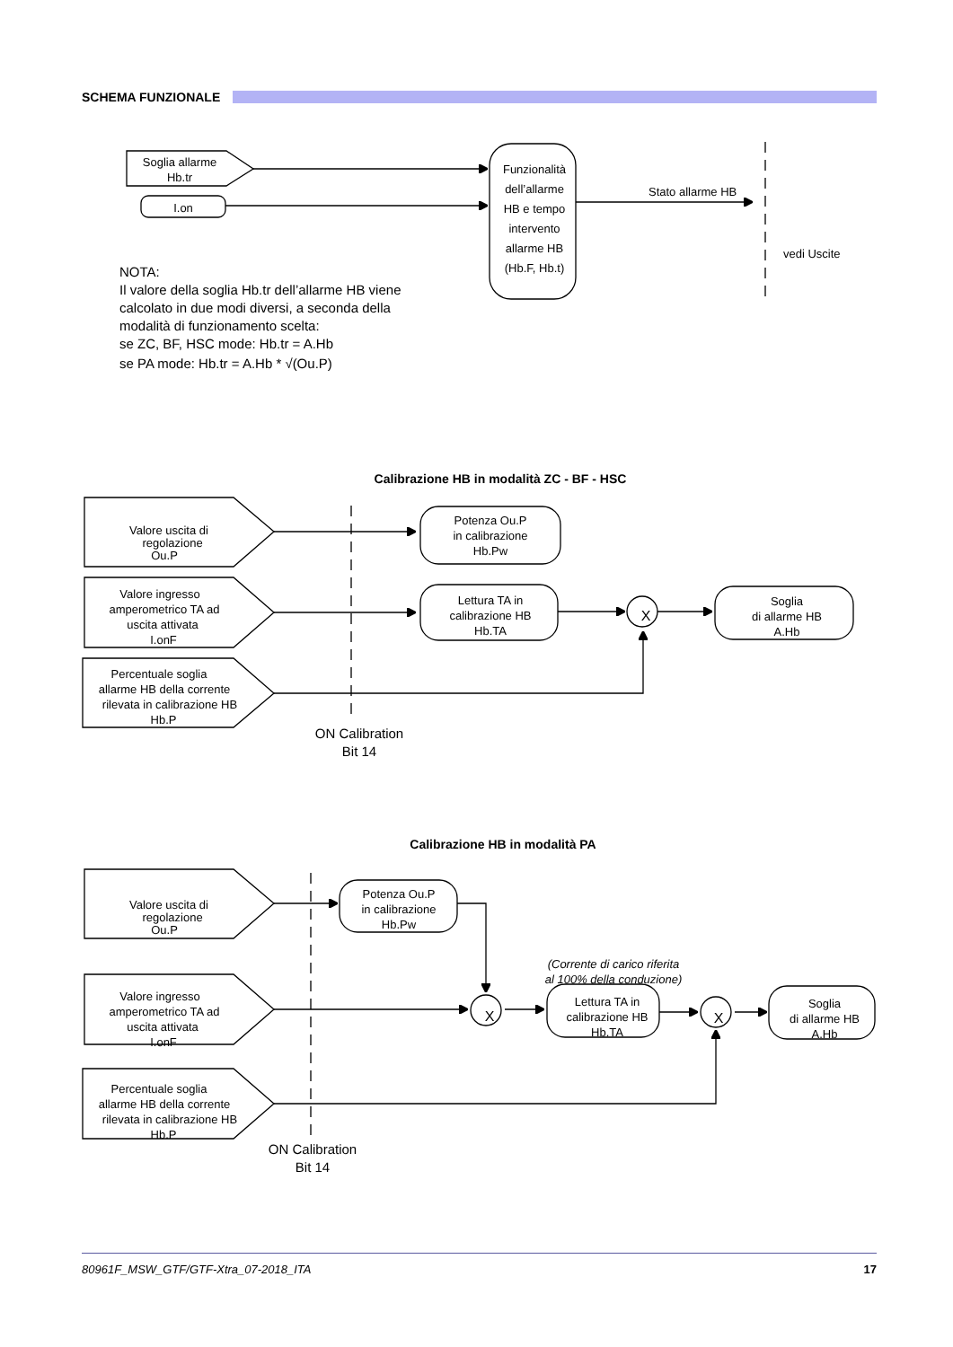SCHEMA FUNZIONALE
Soglia allarme
Hb.tr
I.on
Funzionalità
dell’allarme
HB e tempo
intervento
allarme HB
(Hb.F, Hb.t)
Stato allarme HB
vedi Uscite
NOTA:
Il valore della soglia Hb.tr dell’allarme HB viene
calcolato in due modi diversi, a seconda della
modalità di funzionamento scelta:
se ZC, BF, HSC mode: Hb.tr = A.Hb
se PA mode: Hb.tr = A.Hb * √(Ou.P)
Calibrazione HB in modalità ZC - BF - HSC
Valore uscita di
regolazione
Ou.P
Potenza Ou.P
in calibrazione
Hb.Pw
Valore ingresso
amperometrico TA ad
uscita attivata
I.onF
Lettura TA in
calibrazione HB
Hb.TA
X
Soglia
di allarme HB
A.Hb
Percentuale soglia
allarme HB della corrente
rilevata in calibrazione HB
Hb.P
ON Calibration
Bit 14
Calibrazione HB in modalità PA
Valore uscita di
regolazione
Ou.P
Potenza Ou.P
in calibrazione
Hb.Pw
(Corrente di carico riferita
al 100% della conduzione)
Valore ingresso
amperometrico TA ad
uscita attivata
I.onF
X
Lettura TA in
calibrazione HB
Hb.TA
X
Soglia
di allarme HB
A.Hb
Percentuale soglia
allarme HB della corrente
rilevata in calibrazione HB
Hb.P
ON Calibration
Bit 14
80961F_MSW_GTF/GTF-Xtra_07-2018_ITA 17